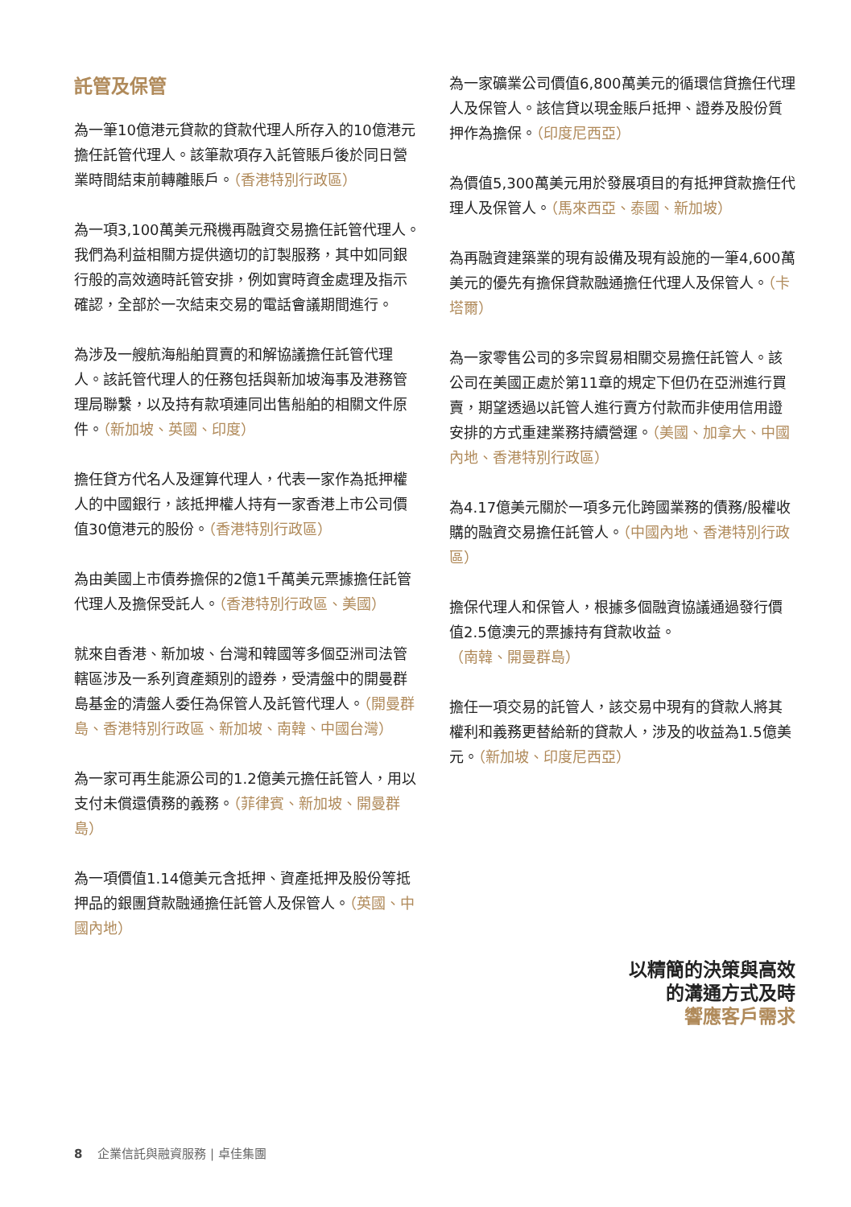託管及保管
為一筆10億港元貸款的貸款代理人所存入的10億港元擔任託管代理人。該筆款項存入託管賬戶後於同日營業時間結束前轉離賬戶。（香港特別行政區）
為一項3,100萬美元飛機再融資交易擔任託管代理人。我們為利益相關方提供適切的訂製服務，其中如同銀行般的高效適時託管安排，例如實時資金處理及指示確認，全部於一次結束交易的電話會議期間進行。
為涉及一艘航海船舶買賣的和解協議擔任託管代理人。該託管代理人的任務包括與新加坡海事及港務管理局聯繫，以及持有款項連同出售船舶的相關文件原件。（新加坡、英國、印度）
擔任貸方代名人及運算代理人，代表一家作為抵押權人的中國銀行，該抵押權人持有一家香港上市公司價值30億港元的股份。（香港特別行政區）
為由美國上市債券擔保的2億1千萬美元票據擔任託管代理人及擔保受託人。（香港特別行政區、美國）
就來自香港、新加坡、台灣和韓國等多個亞洲司法管轄區涉及一系列資產類別的證券，受清盤中的開曼群島基金的清盤人委任為保管人及託管代理人。（開曼群島、香港特別行政區、新加坡、南韓、中國台灣）
為一家可再生能源公司的1.2億美元擔任託管人，用以支付未償還債務的義務。（菲律賓、新加坡、開曼群島）
為一項價值1.14億美元含抵押、資產抵押及股份等抵押品的銀團貸款融通擔任託管人及保管人。（英國、中國內地）
為一家礦業公司價值6,800萬美元的循環信貸擔任代理人及保管人。該信貸以現金賬戶抵押、證券及股份質押作為擔保。（印度尼西亞）
為價值5,300萬美元用於發展項目的有抵押貸款擔任代理人及保管人。（馬來西亞、泰國、新加坡）
為再融資建築業的現有設備及現有設施的一筆4,600萬美元的優先有擔保貸款融通擔任代理人及保管人。（卡塔爾）
為一家零售公司的多宗貿易相關交易擔任託管人。該公司在美國正處於第11章的規定下但仍在亞洲進行買賣，期望透過以託管人進行賣方付款而非使用信用證安排的方式重建業務持續營運。（美國、加拿大、中國內地、香港特別行政區）
為4.17億美元關於一項多元化跨國業務的債務/股權收購的融資交易擔任託管人。（中國內地、香港特別行政區）
擔保代理人和保管人，根據多個融資協議通過發行價值2.5億澳元的票據持有貸款收益。（南韓、開曼群島）
擔任一項交易的託管人，該交易中現有的貸款人將其權利和義務更替給新的貸款人，涉及的收益為1.5億美元。（新加坡、印度尼西亞）
以精簡的決策與高效
的溝通方式及時
響應客戶需求
8 企業信託與融資服務 | 卓佳集團